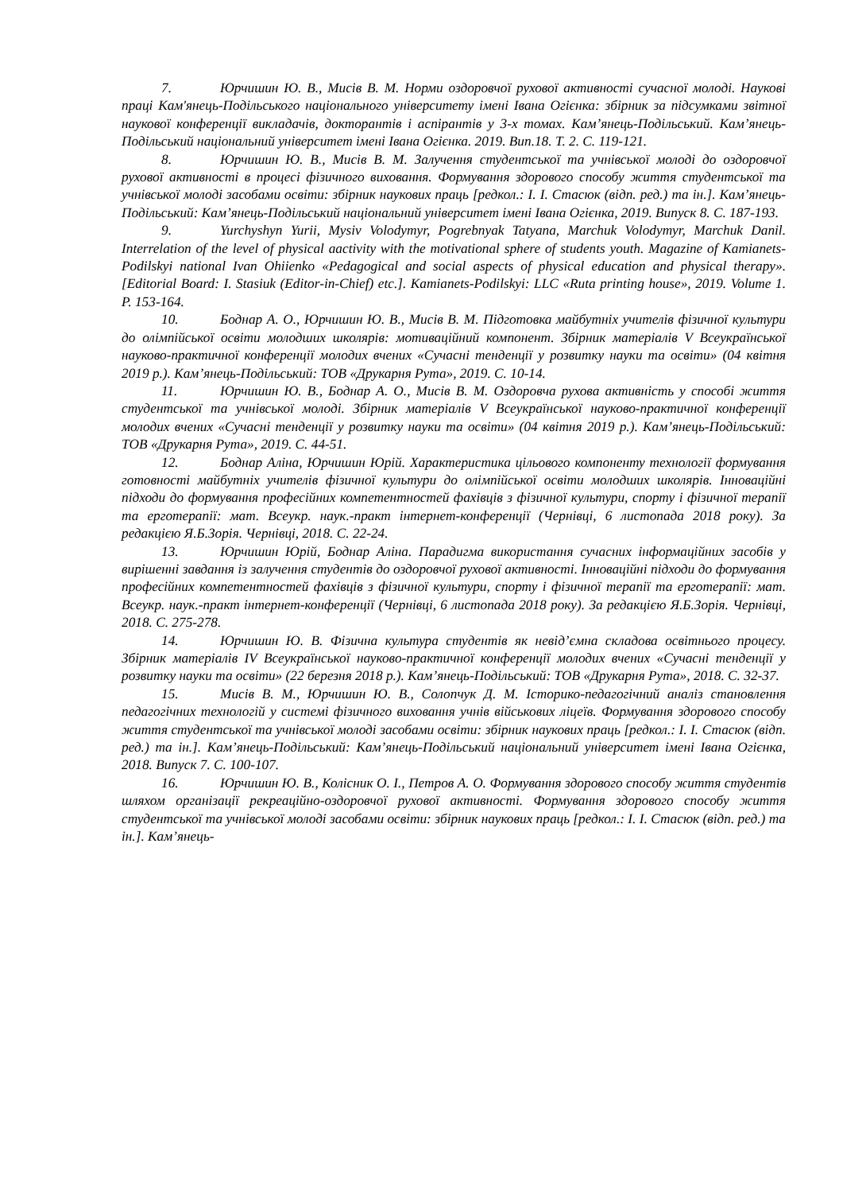7. Юрчишин Ю. В., Мисів В. М. Норми оздоровчої рухової активності сучасної молоді. Наукові праці Кам'янець-Подільського національного університету імені Івана Огієнка: збірник за підсумками звітної наукової конференції викладачів, докторантів і аспірантів у 3-х томах. Кам’янець-Подільський. Кам’янець-Подільський національний університет імені Івана Огієнка. 2019. Вип.18. Т. 2. С. 119-121.
8. Юрчишин Ю. В., Мисів В. М. Залучення студентської та учнівської молоді до оздоровчої рухової активності в процесі фізичного виховання. Формування здорового способу життя студентської та учнівської молоді засобами освіти: збірник наукових праць [редкол.: І. І. Стасюк (відп. ред.) та ін.]. Кам’янець-Подільський: Кам’янець-Подільський національний університет імені Івана Огієнка, 2019. Випуск 8. С. 187-193.
9. Yurchyshyn Yurii, Mysiv Volodymyr, Pogrebnyak Tatyana, Marchuk Volodymyr, Marchuk Danil. Interrelation of the level of physical aactivity with the motivational sphere of students youth. Magazine of Kamianets-Podilskyi national Ivan Ohiienko «Pedagogical and social aspects of physical education and physical therapy». [Editorial Board: I. Stasiuk (Editor-in-Chief) etc.]. Kamianets-Podilskyi: LLC «Ruta printing house», 2019. Volume 1. P. 153-164.
10. Боднар А. О., Юрчишин Ю. В., Мисів В. М. Підготовка майбутніх учителів фізичної культури до олімпійської освіти молодших школярів: мотиваційний компонент. Збірник матеріалів V Всеукраїнської науково-практичної конференції молодих вчених «Сучасні тенденції у розвитку науки та освіти» (04 квітня 2019 р.). Кам’янець-Подільський: ТОВ «Друкарня Рута», 2019. С. 10-14.
11. Юрчишин Ю. В., Боднар А. О., Мисів В. М. Оздоровча рухова активність у способі життя студентської та учнівської молоді. Збірник матеріалів V Всеукраїнської науково-практичної конференції молодих вчених «Сучасні тенденції у розвитку науки та освіти» (04 квітня 2019 р.). Кам’янець-Подільський: ТОВ «Друкарня Рута», 2019. С. 44-51.
12. Боднар Аліна, Юрчишин Юрій. Характеристика цільового компоненту технології формування готовності майбутніх учителів фізичної культури до олімпійської освіти молодших школярів. Інноваційні підходи до формування професійних компетентностей фахівців з фізичної культури, спорту і фізичної терапії та ерготерапії: мат. Всеукр. наук.-практ інтернет-конференції (Чернівці, 6 листопада 2018 року). За редакцією Я.Б.Зорія. Чернівці, 2018. С. 22-24.
13. Юрчишин Юрій, Боднар Аліна. Парадигма використання сучасних інформаційних засобів у вирішенні завдання із залучення студентів до оздоровчої рухової активності. Інноваційні підходи до формування професійних компетентностей фахівців з фізичної культури, спорту і фізичної терапії та ерготерапії: мат. Всеукр. наук.-практ інтернет-конференції (Чернівці, 6 листопада 2018 року). За редакцією Я.Б.Зорія. Чернівці, 2018. С. 275-278.
14. Юрчишин Ю. В. Фізична культура студентів як невід’ємна складова освітнього процесу. Збірник матеріалів IV Всеукраїнської науково-практичної конференції молодих вчених «Сучасні тенденції у розвитку науки та освіти» (22 березня 2018 р.). Кам’янець-Подільський: ТОВ «Друкарня Рута», 2018. С. 32-37.
15. Мисів В. М., Юрчишин Ю. В., Солопчук Д. М. Історико-педагогічний аналіз становлення педагогічних технологій у системі фізичного виховання учнів військових ліцеїв. Формування здорового способу життя студентської та учнівської молоді засобами освіти: збірник наукових праць [редкол.: І. І. Стасюк (відп. ред.) та ін.]. Кам’янець-Подільський: Кам’янець-Подільський національний університет імені Івана Огієнка, 2018. Випуск 7. С. 100-107.
16. Юрчишин Ю. В., Колісник О. І., Петров А. О. Формування здорового способу життя студентів шляхом організації рекреаційно-оздоровчої рухової активності. Формування здорового способу життя студентської та учнівської молоді засобами освіти: збірник наукових праць [редкол.: І. І. Стасюк (відп. ред.) та ін.]. Кам’янець-